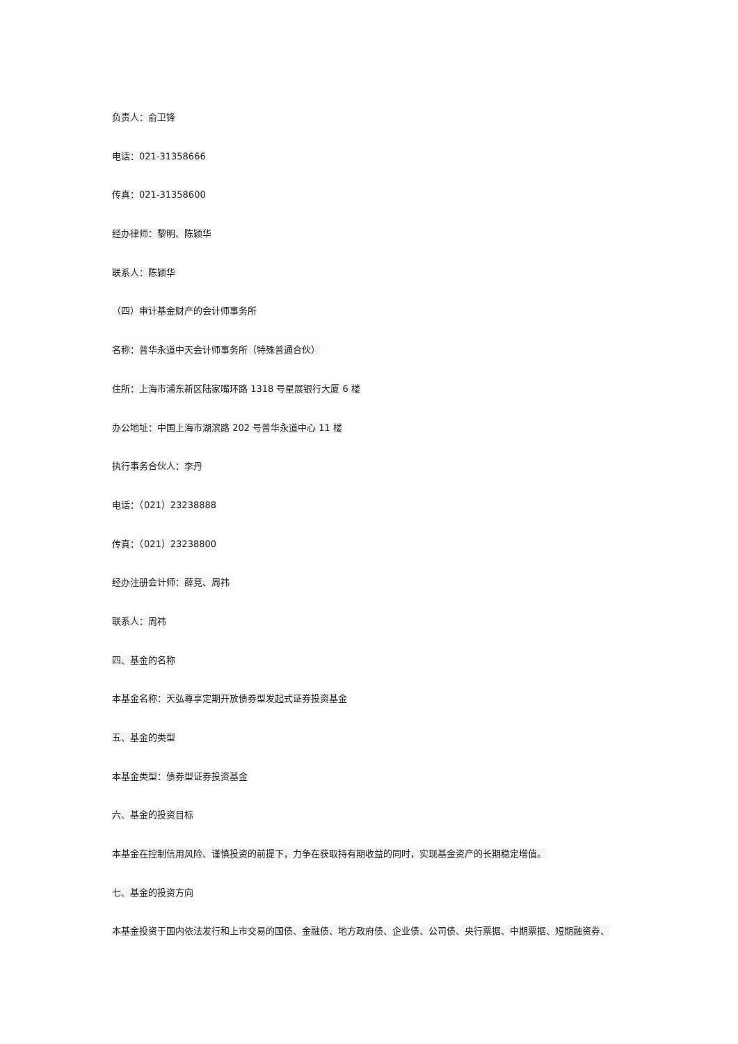负责人：俞卫锋
电话：021-31358666
传真：021-31358600
经办律师：黎明、陈颖华
联系人：陈颖华
（四）审计基金财产的会计师事务所
名称：普华永道中天会计师事务所（特殊普通合伙）
住所：上海市浦东新区陆家嘴环路 1318 号星展银行大厦 6 楼
办公地址：中国上海市湖滨路 202 号普华永道中心 11 楼
执行事务合伙人：李丹
电话：（021）23238888
传真：（021）23238800
经办注册会计师：薛竞、周祎
联系人：周祎
四、基金的名称
本基金名称：天弘尊享定期开放债券型发起式证券投资基金
五、基金的类型
本基金类型：债券型证券投资基金
六、基金的投资目标
本基金在控制信用风险、谨慎投资的前提下，力争在获取持有期收益的同时，实现基金资产的长期稳定增值。
七、基金的投资方向
本基金投资于国内依法发行和上市交易的国债、金融债、地方政府债、企业债、公司债、央行票据、中期票据、短期融资券、